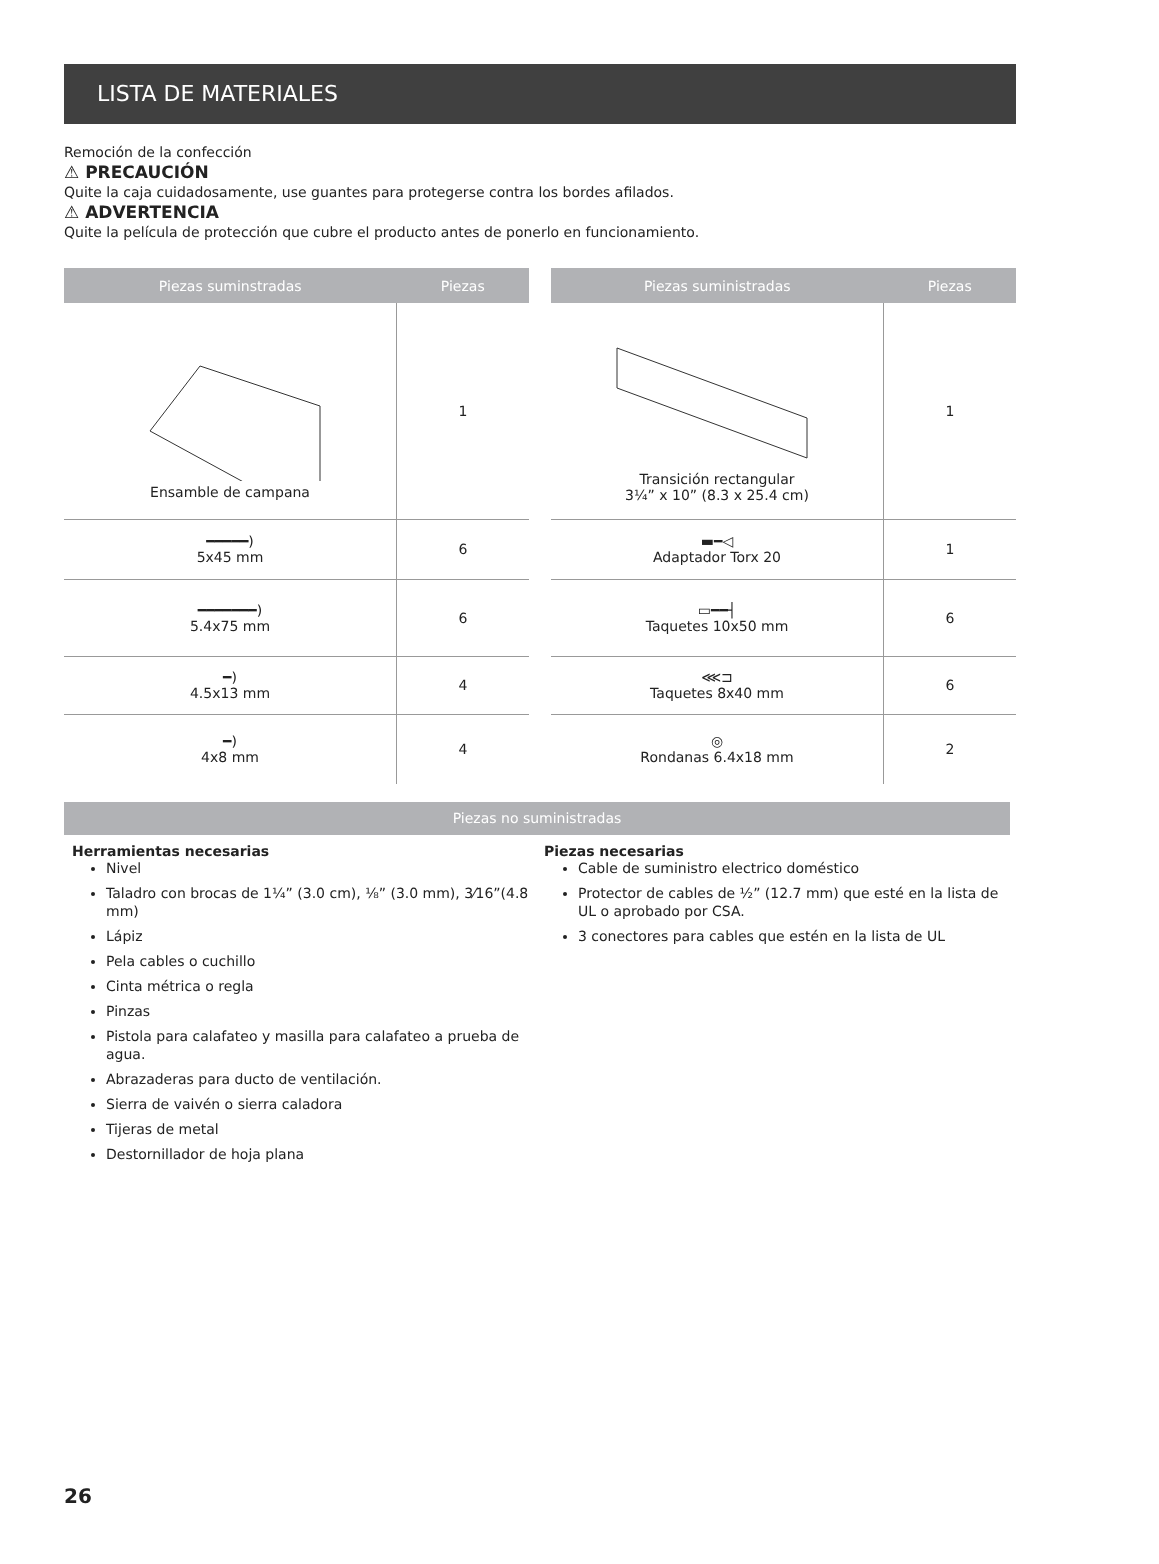LISTA DE MATERIALES
Remoción de la confección
⚠ PRECAUCIÓN
Quite la caja cuidadosamente, use guantes para protegerse contra los bordes afilados.
⚠ ADVERTENCIA
Quite la película de protección que cubre el producto antes de ponerlo en funcionamiento.
| Piezas suminstradas | Piezas |
| --- | --- |
| Ensamble de campana | 1 |
| ━━━━━) 5x45 mm | 6 |
| ━━━━━━━) 5.4x75 mm | 6 |
| ━) 4.5x13 mm | 4 |
| ━) 4x8 mm | 4 |
| Piezas suministradas | Piezas |
| --- | --- |
| Transición rectangular 3¼” x 10” (8.3 x 25.4 cm) | 1 |
| ▬━◁ Adaptador Torx 20 | 1 |
| ▭━━┤ Taquetes 10x50 mm | 6 |
| ⋘⊐ Taquetes 8x40 mm | 6 |
| ◎ Rondanas 6.4x18 mm | 2 |
Piezas no suministradas
Herramientas necesarias
Nivel
Taladro con brocas de 1¼” (3.0 cm), ⅛” (3.0 mm), 3⁄16”(4.8 mm)
Lápiz
Pela cables o cuchillo
Cinta métrica o regla
Pinzas
Pistola para calafateo y masilla para calafateo a prueba de agua.
Abrazaderas para ducto de ventilación.
Sierra de vaivén o sierra caladora
Tijeras de metal
Destornillador de hoja plana
Piezas necesarias
Cable de suministro electrico doméstico
Protector de cables de ½” (12.7 mm) que esté en la lista de UL o aprobado por CSA.
3 conectores para cables que estén en la lista de UL
26